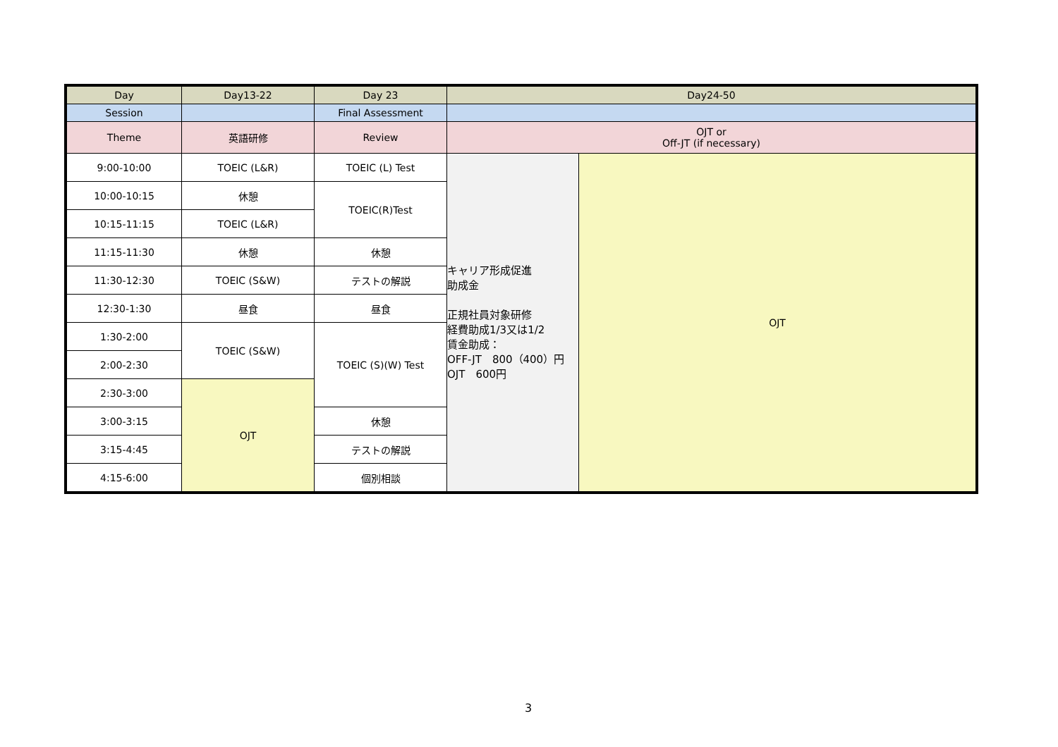| Day | Day13-22 | Day 23 | Day24-50 | |
| Session | | Final Assessment | | |
| Theme | 英語研修 | Review | OJT or Off-JT (if necessary) | |
| 9:00-10:00 | TOEIC (L&R) | TOEIC (L) Test | キャリア形成促進 助成金 正規社員対象研修 経費助成1/3又は1/2 賃金助成： OFF-JT 800（400）円 OJT 600円 | OJT |
| 10:00-10:15 | 休憩 | TOEIC(R)Test | | |
| 10:15-11:15 | TOEIC (L&R) | | | |
| 11:15-11:30 | 休憩 | 休憩 | | |
| 11:30-12:30 | TOEIC (S&W) | テストの解説 | | |
| 12:30-1:30 | 昼食 | 昼食 | | |
| 1:30-2:00 | TOEIC (S&W) | TOEIC (S)(W) Test | | |
| 2:00-2:30 | | | | |
| 2:30-3:00 | OJT | | | |
| 3:00-3:15 | | 休憩 | | |
| 3:15-4:45 | | テストの解説 | | |
| 4:15-6:00 | | 個別相談 | | |
3